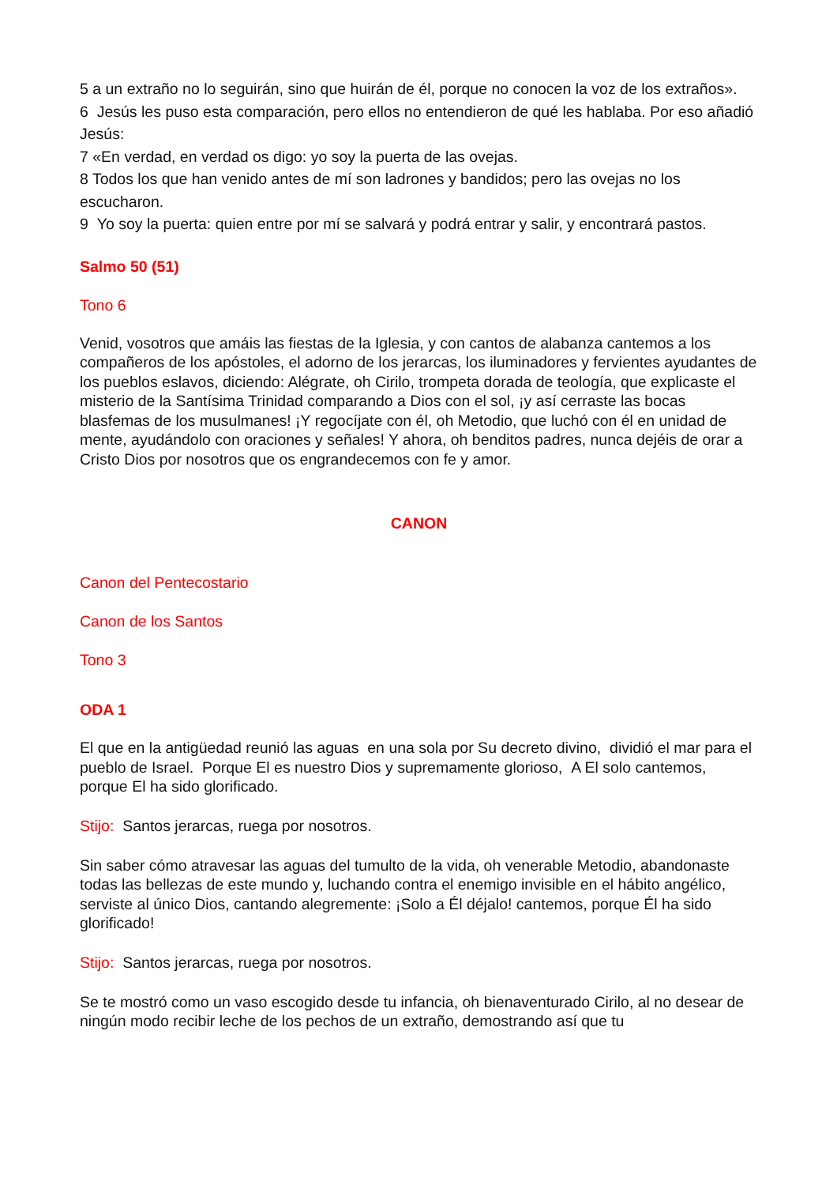5 a un extraño no lo seguirán, sino que huirán de él, porque no conocen la voz de los extraños».
6 Jesús les puso esta comparación, pero ellos no entendieron de qué les hablaba. Por eso añadió Jesús:
7 «En verdad, en verdad os digo: yo soy la puerta de las ovejas.
8 Todos los que han venido antes de mí son ladrones y bandidos; pero las ovejas no los escucharon.
9 Yo soy la puerta: quien entre por mí se salvará y podrá entrar y salir, y encontrará pastos.
Salmo 50 (51)
Tono 6
Venid, vosotros que amáis las fiestas de la Iglesia, y con cantos de alabanza cantemos a los compañeros de los apóstoles, el adorno de los jerarcas, los iluminadores y fervientes ayudantes de los pueblos eslavos, diciendo: Alégrate, oh Cirilo, trompeta dorada de teología, que explicaste el misterio de la Santísima Trinidad comparando a Dios con el sol, ¡y así cerraste las bocas blasfemas de los musulmanes! ¡Y regocíjate con él, oh Metodio, que luchó con él en unidad de mente, ayudándolo con oraciones y señales! Y ahora, oh benditos padres, nunca dejéis de orar a Cristo Dios por nosotros que os engrandecemos con fe y amor.
CANON
Canon del Pentecostario
Canon de los Santos
Tono 3
ODA 1
El que en la antigüedad reunió las aguas en una sola por Su decreto divino, dividió el mar para el pueblo de Israel. Porque El es nuestro Dios y supremamente glorioso, A El solo cantemos, porque El ha sido glorificado.
Stijo: Santos jerarcas, ruega por nosotros.
Sin saber cómo atravesar las aguas del tumulto de la vida, oh venerable Metodio, abandonaste todas las bellezas de este mundo y, luchando contra el enemigo invisible en el hábito angélico, serviste al único Dios, cantando alegremente: ¡Solo a Él déjalo! cantemos, porque Él ha sido glorificado!
Stijo: Santos jerarcas, ruega por nosotros.
Se te mostró como un vaso escogido desde tu infancia, oh bienaventurado Cirilo, al no desear de ningún modo recibir leche de los pechos de un extraño, demostrando así que tu